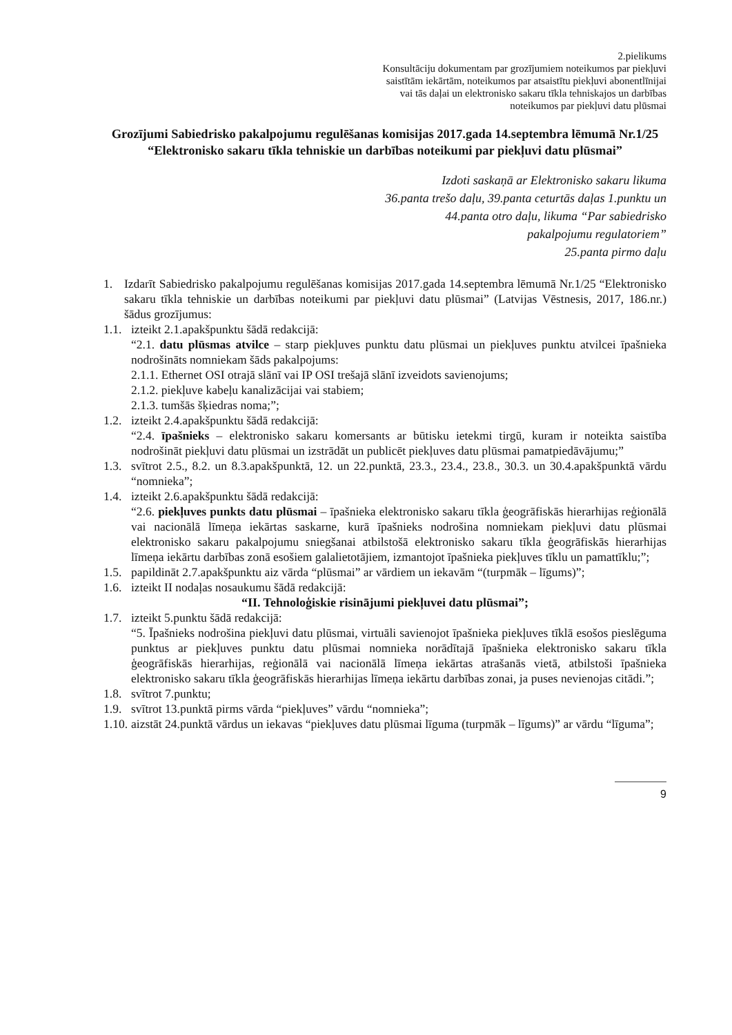2.pielikums
Konsultāciju dokumentam par grozījumiem noteikumos par piekļuvi
saistītām iekārtām, noteikumos par atsaistītu piekļuvi abonentlīnijai
vai tās daļai un elektronisko sakaru tīkla tehniskajos un darbības
noteikumos par piekļuvi datu plūsmai
Grozījumi Sabiedrisko pakalpojumu regulēšanas komisijas 2017.gada 14.septembra lēmumā Nr.1/25 “Elektronisko sakaru tīkla tehniskie un darbības noteikumi par piekļuvi datu plūsmai”
Izdoti saskaņā ar Elektronisko sakaru likuma
36.panta trešo daļu, 39.panta ceturtās daļas 1.punktu un
44.panta otro daļu, likuma “Par sabiedrisko
pakalpojumu regulatoriem”
25.panta pirmo daļu
1. Izdarīt Sabiedrisko pakalpojumu regulēšanas komisijas 2017.gada 14.septembra lēmumā Nr.1/25 “Elektronisko sakaru tīkla tehniskie un darbības noteikumi par piekļuvi datu plūsmai” (Latvijas Vēstnesis, 2017, 186.nr.) šādus grozījumus:
1.1. izteikt 2.1.apakšpunktu šādā redakcijā:
“2.1. datu plūsmas atvilce – starp piekļuves punktu datu plūsmai un piekļuves punktu atvilcei īpašnieka nodrošināts nomniekam šāds pakalpojums:
2.1.1. Ethernet OSI otrajā slānī vai IP OSI trešajā slānī izveidots savienojums;
2.1.2. piekļuve kabeļu kanalizācijai vai stabiem;
2.1.3. tumšās šķiedras noma;”;
1.2. izteikt 2.4.apakšpunktu šādā redakcijā:
“2.4. īpašnieks – elektronisko sakaru komersants ar būtisku ietekmi tirgū, kuram ir noteikta saistība nodrošināt piekļuvi datu plūsmai un izstrādāt un publicēt piekļuves datu plūsmai pamatpiedāvājumu;”
1.3. svītrot 2.5., 8.2. un 8.3.apakšpunktā, 12. un 22.punktā, 23.3., 23.4., 23.8., 30.3. un 30.4.apakšpunktā vārdu “nomnieka”;
1.4. izteikt 2.6.apakšpunktu šādā redakcijā:
“2.6. piekļuves punkts datu plūsmai – īpašnieka elektronisko sakaru tīkla ģeogrāfiskās hierarhijas reģionālā vai nacionālā līmeņa iekārtas saskarne, kurā īpašnieks nodrošina nomniekam piekļuvi datu plūsmai elektronisko sakaru pakalpojumu sniegšanai atbilstošā elektronisko sakaru tīkla ģeogrāfiskās hierarhijas līmeņa iekārtu darbības zonā esošiem galalietotājiem, izmantojot īpašnieka piekļuves tīklu un pamattīklu;”;
1.5. papildināt 2.7.apakšpunktu aiz vārda “plūsmai” ar vārdiem un iekavām “(turpmāk – līgums)”;
1.6. izteikt II nodaļas nosaukumu šādā redakcijā:
“II. Tehnoloģiskie risinājumi piekļuvei datu plūsmai”;
1.7. izteikt 5.punktu šādā redakcijā:
“5. Īpašnieks nodrošina piekļuvi datu plūsmai, virtuāli savienojot īpašnieka piekļuves tīklā esošos pieslēguma punktus ar piekļuves punktu datu plūsmai nomnieka norādītajā īpašnieka elektronisko sakaru tīkla ģeogrāfiskās hierarhijas, reģionālā vai nacionālā līmeņa iekārtas atrašanās vietā, atbilstoši īpašnieka elektronisko sakaru tīkla ģeogrāfiskās hierarhijas līmeņa iekārtu darbības zonai, ja puses nevienojas citādi.”;
1.8. svītrot 7.punktu;
1.9. svītrot 13.punktā pirms vārda “piekļuves” vārdu “nomnieka”;
1.10. aizstāt 24.punktā vārdus un iekavas “piekļuves datu plūsmai līguma (turpmāk – līgums)” ar vārdu “līguma”;
9